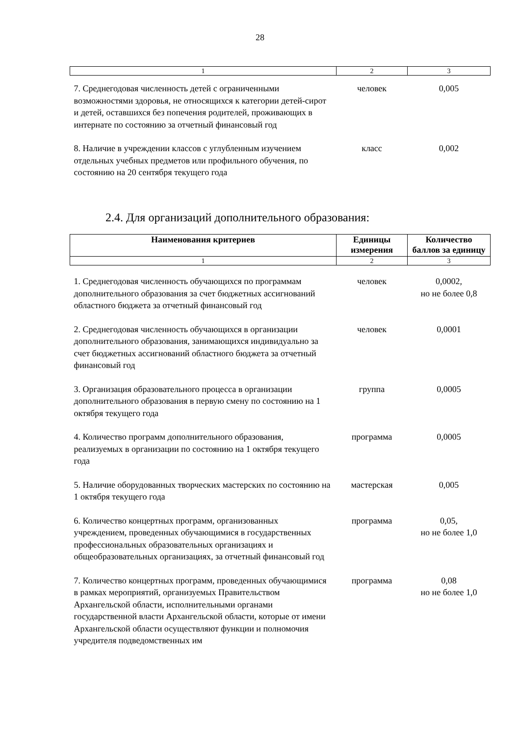28
| 1 | 2 | 3 |
| 7. Среднегодовая численность детей с ограниченными возможностями здоровья, не относящихся к категории детей-сирот и детей, оставшихся без попечения родителей, проживающих в интернате по состоянию за отчетный финансовый год | человек | 0,005 |
| 8. Наличие в учреждении классов с углубленным изучением отдельных учебных предметов или профильного обучения, по состоянию на 20 сентября текущего года | класс | 0,002 |
2.4. Для организаций дополнительного образования:
| Наименования критериев | Единицы измерения | Количество баллов за единицу |
| --- | --- | --- |
| 1 | 2 | 3 |
| 1. Среднегодовая численность обучающихся по программам дополнительного образования за счет бюджетных ассигнований областного бюджета за отчетный финансовый год | человек | 0,0002, но не более 0,8 |
| 2. Среднегодовая численность обучающихся в организации дополнительного образования, занимающихся индивидуально за счет бюджетных ассигнований областного бюджета за отчетный финансовый год | человек | 0,0001 |
| 3. Организация образовательного процесса в организации дополнительного образования в первую смену по состоянию на 1 октября текущего года | группа | 0,0005 |
| 4. Количество программ дополнительного образования, реализуемых в организации по состоянию на 1 октября текущего года | программа | 0,0005 |
| 5. Наличие оборудованных творческих мастерских по состоянию на 1 октября текущего года | мастерская | 0,005 |
| 6. Количество концертных программ, организованных учреждением, проведенных обучающимися в государственных профессиональных образовательных организациях и общеобразовательных организациях, за отчетный финансовый год | программа | 0,05, но не более 1,0 |
| 7. Количество концертных программ, проведенных обучающимися в рамках мероприятий, организуемых Правительством Архангельской области, исполнительными органами государственной власти Архангельской области, которые от имени Архангельской области осуществляют функции и полномочия учредителя подведомственных им | программа | 0,08 но не более 1,0 |